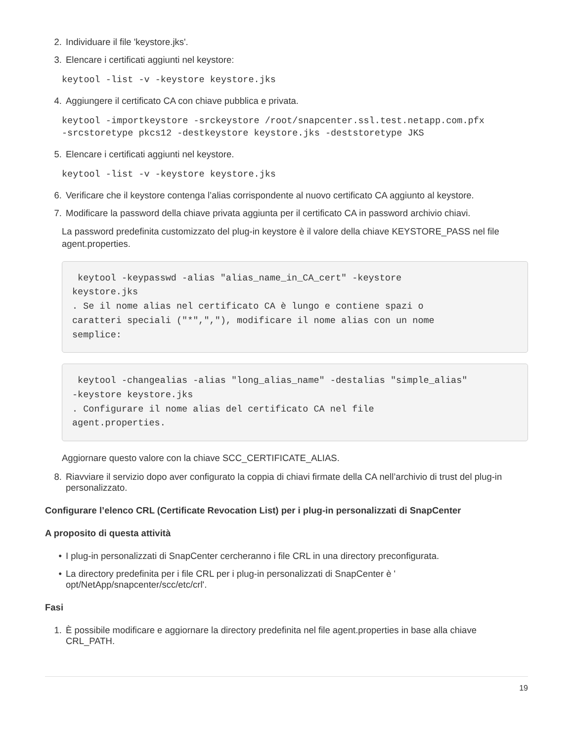2. Individuare il file 'keystore.jks'.
3. Elencare i certificati aggiunti nel keystore:
keytool -list -v -keystore keystore.jks
4. Aggiungere il certificato CA con chiave pubblica e privata.
keytool -importkeystore -srckeystore /root/snapcenter.ssl.test.netapp.com.pfx
-srcstoretype pkcs12 -destkeystore keystore.jks -deststoretype JKS
5. Elencare i certificati aggiunti nel keystore.
keytool -list -v -keystore keystore.jks
6. Verificare che il keystore contenga l’alias corrispondente al nuovo certificato CA aggiunto al keystore.
7. Modificare la password della chiave privata aggiunta per il certificato CA in password archivio chiavi.
La password predefinita customizzato del plug-in keystore è il valore della chiave KEYSTORE_PASS nel file agent.properties.
 keytool -keypasswd -alias "alias_name_in_CA_cert" -keystore
keystore.jks
. Se il nome alias nel certificato CA è lungo e contiene spazi o
caratteri speciali ("*",","), modificare il nome alias con un nome
semplice:
 keytool -changealias -alias "long_alias_name" -destalias "simple_alias"
-keystore keystore.jks
. Configurare il nome alias del certificato CA nel file
agent.properties.
Aggiornare questo valore con la chiave SCC_CERTIFICATE_ALIAS.
8. Riavviare il servizio dopo aver configurato la coppia di chiavi firmate della CA nell’archivio di trust del plug-in personalizzato.
Configurare l’elenco CRL (Certificate Revocation List) per i plug-in personalizzati di SnapCenter
A proposito di questa attività
• I plug-in personalizzati di SnapCenter cercheranno i file CRL in una directory preconfigurata.
• La directory predefinita per i file CRL per i plug-in personalizzati di SnapCenter è ' opt/NetApp/snapcenter/scc/etc/crl'.
Fasi
1. È possibile modificare e aggiornare la directory predefinita nel file agent.properties in base alla chiave CRL_PATH.
19